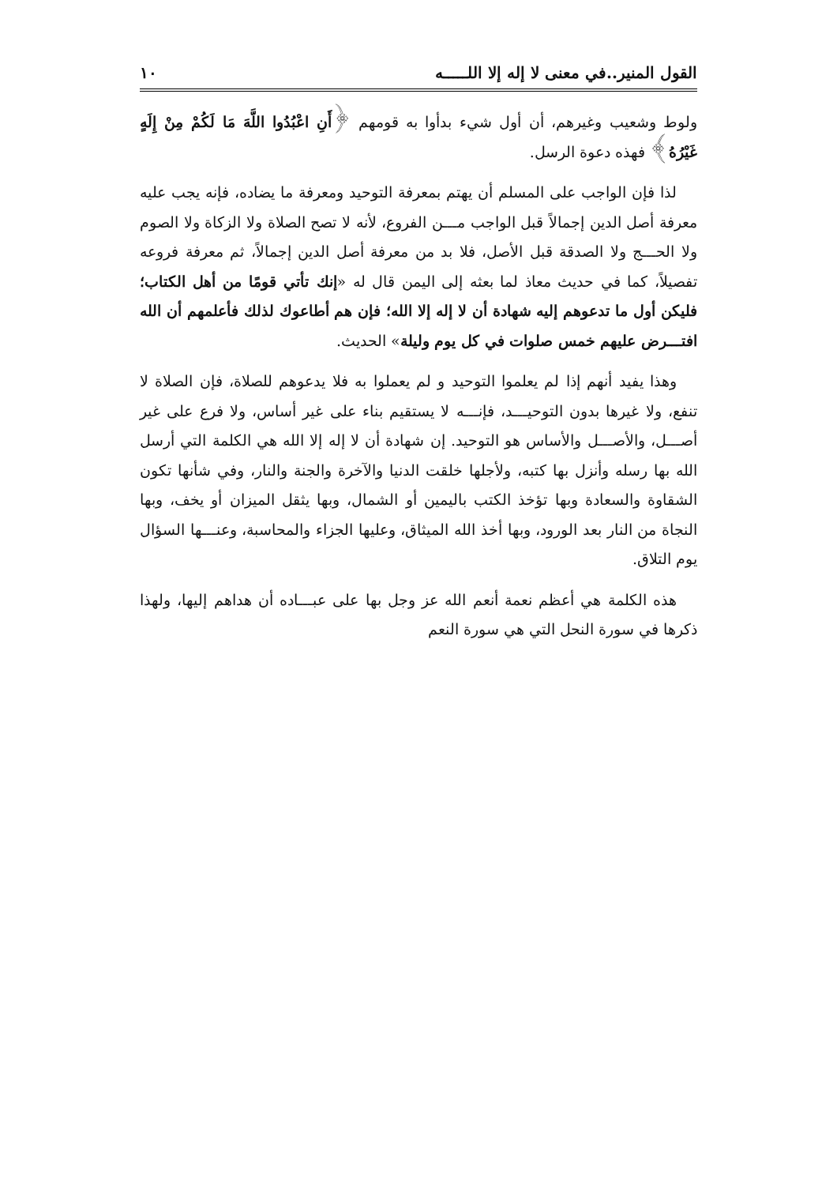القول المنير..في معنى لا إله إلا اللـــــه ١٠
ولوط وشعيب وغيرهم، أن أول شيء بدأوا به قومهم ﴿أَنِ اعْبُدُوا اللَّهَ مَا لَكُمْ مِنْ إِلَهٍ غَيْرُهُ﴾ فهذه دعوة الرسل.
لذا فإن الواجب على المسلم أن يهتم بمعرفة التوحيد ومعرفة ما يضاده، فإنه يجب عليه معرفة أصل الدين إجمالاً قبل الواجب مـــن الفروع، لأنه لا تصح الصلاة ولا الزكاة ولا الصوم ولا الحـــج ولا الصدقة قبل الأصل، فلا بد من معرفة أصل الدين إجمالاً، ثم معرفة فروعه تفصيلاً، كما في حديث معاذ لما بعثه إلى اليمن قال له «إنك تأتي قومًا من أهل الكتاب؛ فليكن أول ما تدعوهم إليه شهادة أن لا إله إلا الله؛ فإن هم أطاعوك لذلك فأعلمهم أن الله افتـــرض عليهم خمس صلوات في كل يوم وليلة» الحديث.
وهذا يفيد أنهم إذا لم يعلموا التوحيد و لم يعملوا به فلا يدعوهم للصلاة، فإن الصلاة لا تنفع، ولا غيرها بدون التوحيـــد، فإنـــه لا يستقيم بناء على غير أساس، ولا فرع على غير أصـــل، والأصـــل والأساس هو التوحيد. إن شهادة أن لا إله إلا الله هي الكلمة التي أرسل الله بها رسله وأنزل بها كتبه، ولأجلها خلقت الدنيا والآخرة والجنة والنار، وفي شأنها تكون الشقاوة والسعادة وبها تؤخذ الكتب باليمين أو الشمال، وبها يثقل الميزان أو يخف، وبها النجاة من النار بعد الورود، وبها أخذ الله الميثاق، وعليها الجزاء والمحاسبة، وعنـــها السؤال يوم التلاق.
هذه الكلمة هي أعظم نعمة أنعم الله عز وجل بها على عبـــاده أن هداهم إليها، ولهذا ذكرها في سورة النحل التي هي سورة النعم